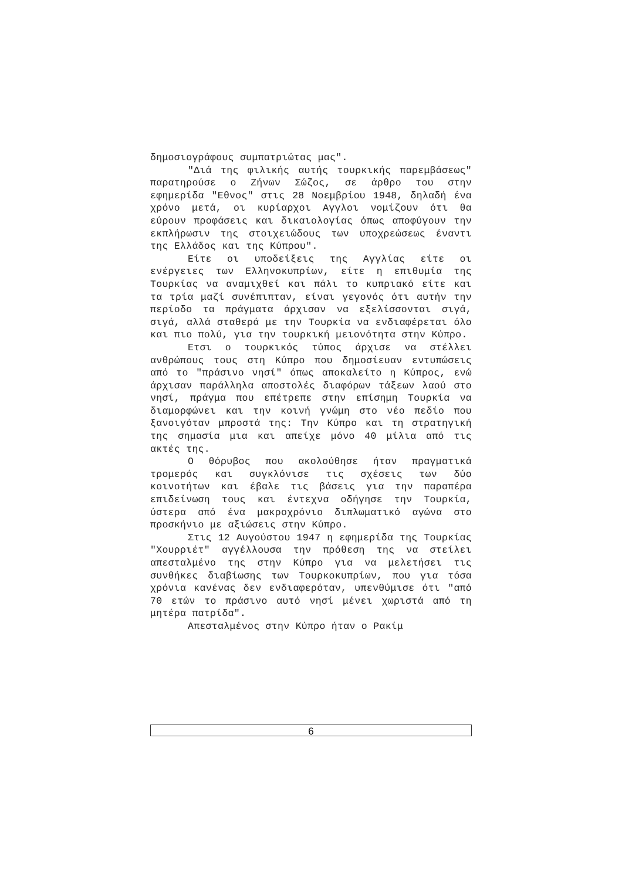δημοσιογράφους συμπατριώτας μας".
"Διά της φιλικής αυτής τουρκικής παρεμβάσεως" παρατηρούσε ο Ζήνων Σώζος, σε άρθρο του στην εφημερίδα "Εθνος" στις 28 Νοεμβρίου 1948, δηλαδή ένα χρόνο μετά, οι κυρίαρχοι Αγγλοι νομίζουν ότι θα εύρουν προφάσεις και δικαιολογίας όπως αποφύγουν την εκπλήρωσιν της στοιχειώδους των υποχρεώσεως έναντι της Ελλάδος και της Κύπρου".
Είτε οι υποδείξεις της Αγγλίας είτε οι ενέργειες των Ελληνοκυπρίων, είτε η επιθυμία της Τουρκίας να αναμιχθεί και πάλι το κυπριακό είτε και τα τρία μαζί συνέπιπταν, είναι γεγονός ότι αυτήν την περίοδο τα πράγματα άρχισαν να εξελίσσονται σιγά, σιγά, αλλά σταθερά με την Τουρκία να ενδιαφέρεται όλο και πιο πολύ, για την τουρκική μειονότητα στην Κύπρο.
Ετσι ο τουρκικός τύπος άρχισε να στέλλει ανθρώπους τους στη Κύπρο που δημοσίευαν εντυπώσεις από το "πράσινο νησί" όπως αποκαλείτο η Κύπρος, ενώ άρχισαν παράλληλα αποστολές διαφόρων τάξεων λαού στο νησί, πράγμα που επέτρεπε στην επίσημη Τουρκία να διαμορφώνει και την κοινή γνώμη στο νέο πεδίο που ξανοιγόταν μπροστά της: Την Κύπρο και τη στρατηγική της σημασία μια και απείχε μόνο 40 μίλια από τις ακτές της.
Ο θόρυβος που ακολούθησε ήταν πραγματικά τρομερός και συγκλόνισε τις σχέσεις των δύο κοινοτήτων και έβαλε τις βάσεις για την παραπέρα επιδείνωση τους και έντεχνα οδήγησε την Τουρκία, ύστερα από ένα μακροχρόνιο διπλωματικό αγώνα στο προσκήνιο με αξιώσεις στην Κύπρο.
Στις 12 Αυγούστου 1947 η εφημερίδα της Τουρκίας "Χουρριέτ" αγγέλλουσα την πρόθεση της να στείλει απεσταλμένο της στην Κύπρο για να μελετήσει τις συνθήκες διαβίωσης των Τουρκοκυπρίων, που για τόσα χρόνια κανένας δεν ενδιαφερόταν, υπενθύμισε ότι "από 70 ετών το πράσινο αυτό νησί μένει χωριστά από τη μητέρα πατρίδα".
Απεσταλμένος στην Κύπρο ήταν ο Ρακίμ
6